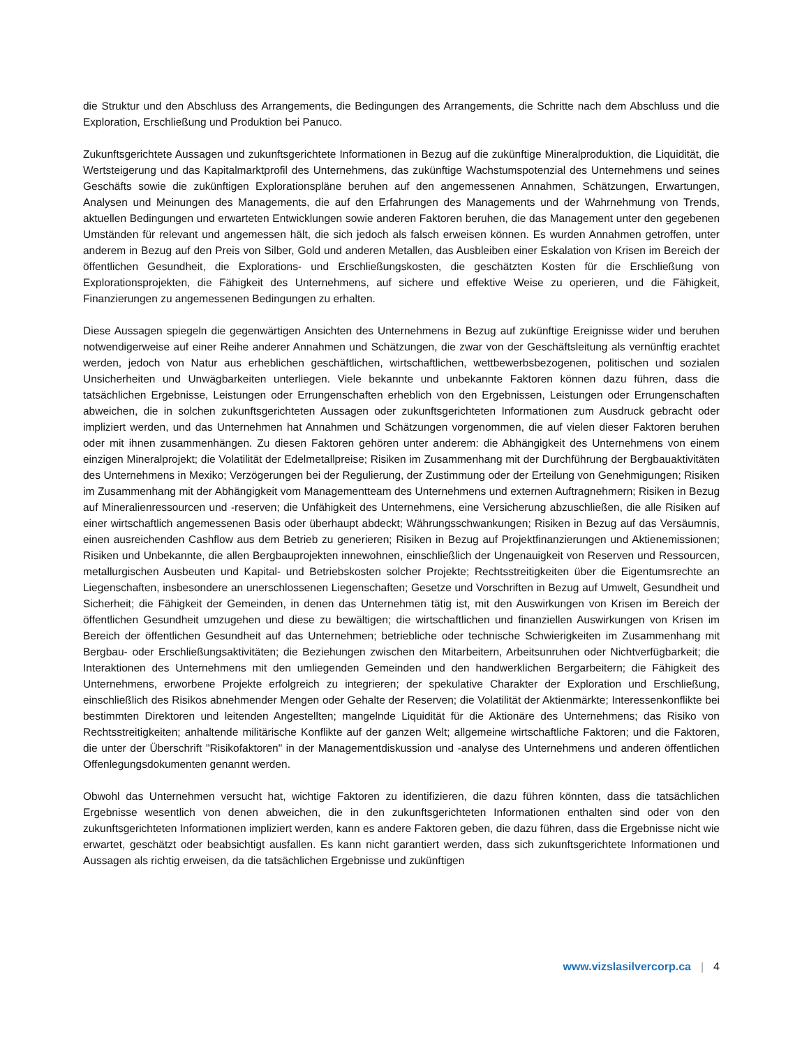die Struktur und den Abschluss des Arrangements, die Bedingungen des Arrangements, die Schritte nach dem Abschluss und die Exploration, Erschließung und Produktion bei Panuco.
Zukunftsgerichtete Aussagen und zukunftsgerichtete Informationen in Bezug auf die zukünftige Mineralproduktion, die Liquidität, die Wertsteigerung und das Kapitalmarktprofil des Unternehmens, das zukünftige Wachstumspotenzial des Unternehmens und seines Geschäfts sowie die zukünftigen Explorationspläne beruhen auf den angemessenen Annahmen, Schätzungen, Erwartungen, Analysen und Meinungen des Managements, die auf den Erfahrungen des Managements und der Wahrnehmung von Trends, aktuellen Bedingungen und erwarteten Entwicklungen sowie anderen Faktoren beruhen, die das Management unter den gegebenen Umständen für relevant und angemessen hält, die sich jedoch als falsch erweisen können. Es wurden Annahmen getroffen, unter anderem in Bezug auf den Preis von Silber, Gold und anderen Metallen, das Ausbleiben einer Eskalation von Krisen im Bereich der öffentlichen Gesundheit, die Explorations- und Erschließungskosten, die geschätzten Kosten für die Erschließung von Explorationsprojekten, die Fähigkeit des Unternehmens, auf sichere und effektive Weise zu operieren, und die Fähigkeit, Finanzierungen zu angemessenen Bedingungen zu erhalten.
Diese Aussagen spiegeln die gegenwärtigen Ansichten des Unternehmens in Bezug auf zukünftige Ereignisse wider und beruhen notwendigerweise auf einer Reihe anderer Annahmen und Schätzungen, die zwar von der Geschäftsleitung als vernünftig erachtet werden, jedoch von Natur aus erheblichen geschäftlichen, wirtschaftlichen, wettbewerbsbezogenen, politischen und sozialen Unsicherheiten und Unwägbarkeiten unterliegen. Viele bekannte und unbekannte Faktoren können dazu führen, dass die tatsächlichen Ergebnisse, Leistungen oder Errungenschaften erheblich von den Ergebnissen, Leistungen oder Errungenschaften abweichen, die in solchen zukunftsgerichteten Aussagen oder zukunftsgerichteten Informationen zum Ausdruck gebracht oder impliziert werden, und das Unternehmen hat Annahmen und Schätzungen vorgenommen, die auf vielen dieser Faktoren beruhen oder mit ihnen zusammenhängen. Zu diesen Faktoren gehören unter anderem: die Abhängigkeit des Unternehmens von einem einzigen Mineralprojekt; die Volatilität der Edelmetallpreise; Risiken im Zusammenhang mit der Durchführung der Bergbauaktivitäten des Unternehmens in Mexiko; Verzögerungen bei der Regulierung, der Zustimmung oder der Erteilung von Genehmigungen; Risiken im Zusammenhang mit der Abhängigkeit vom Managementteam des Unternehmens und externen Auftragnehmern; Risiken in Bezug auf Mineralienressourcen und -reserven; die Unfähigkeit des Unternehmens, eine Versicherung abzuschließen, die alle Risiken auf einer wirtschaftlich angemessenen Basis oder überhaupt abdeckt; Währungsschwankungen; Risiken in Bezug auf das Versäumnis, einen ausreichenden Cashflow aus dem Betrieb zu generieren; Risiken in Bezug auf Projektfinanzierungen und Aktienemissionen; Risiken und Unbekannte, die allen Bergbauprojekten innewohnen, einschließlich der Ungenauigkeit von Reserven und Ressourcen, metallurgischen Ausbeuten und Kapital- und Betriebskosten solcher Projekte; Rechtsstreitigkeiten über die Eigentumsrechte an Liegenschaften, insbesondere an unerschlossenen Liegenschaften; Gesetze und Vorschriften in Bezug auf Umwelt, Gesundheit und Sicherheit; die Fähigkeit der Gemeinden, in denen das Unternehmen tätig ist, mit den Auswirkungen von Krisen im Bereich der öffentlichen Gesundheit umzugehen und diese zu bewältigen; die wirtschaftlichen und finanziellen Auswirkungen von Krisen im Bereich der öffentlichen Gesundheit auf das Unternehmen; betriebliche oder technische Schwierigkeiten im Zusammenhang mit Bergbau- oder Erschließungsaktivitäten; die Beziehungen zwischen den Mitarbeitern, Arbeitsunruhen oder Nichtverfügbarkeit; die Interaktionen des Unternehmens mit den umliegenden Gemeinden und den handwerklichen Bergarbeitern; die Fähigkeit des Unternehmens, erworbene Projekte erfolgreich zu integrieren; der spekulative Charakter der Exploration und Erschließung, einschließlich des Risikos abnehmender Mengen oder Gehalte der Reserven; die Volatilität der Aktienmärkte; Interessenkonflikte bei bestimmten Direktoren und leitenden Angestellten; mangelnde Liquidität für die Aktionäre des Unternehmens; das Risiko von Rechtsstreitigkeiten; anhaltende militärische Konflikte auf der ganzen Welt; allgemeine wirtschaftliche Faktoren; und die Faktoren, die unter der Überschrift "Risikofaktoren" in der Managementdiskussion und -analyse des Unternehmens und anderen öffentlichen Offenlegungsdokumenten genannt werden.
Obwohl das Unternehmen versucht hat, wichtige Faktoren zu identifizieren, die dazu führen könnten, dass die tatsächlichen Ergebnisse wesentlich von denen abweichen, die in den zukunftsgerichteten Informationen enthalten sind oder von den zukunftsgerichteten Informationen impliziert werden, kann es andere Faktoren geben, die dazu führen, dass die Ergebnisse nicht wie erwartet, geschätzt oder beabsichtigt ausfallen. Es kann nicht garantiert werden, dass sich zukunftsgerichtete Informationen und Aussagen als richtig erweisen, da die tatsächlichen Ergebnisse und zukünftigen
www.vizslasilvercorp.ca | 4